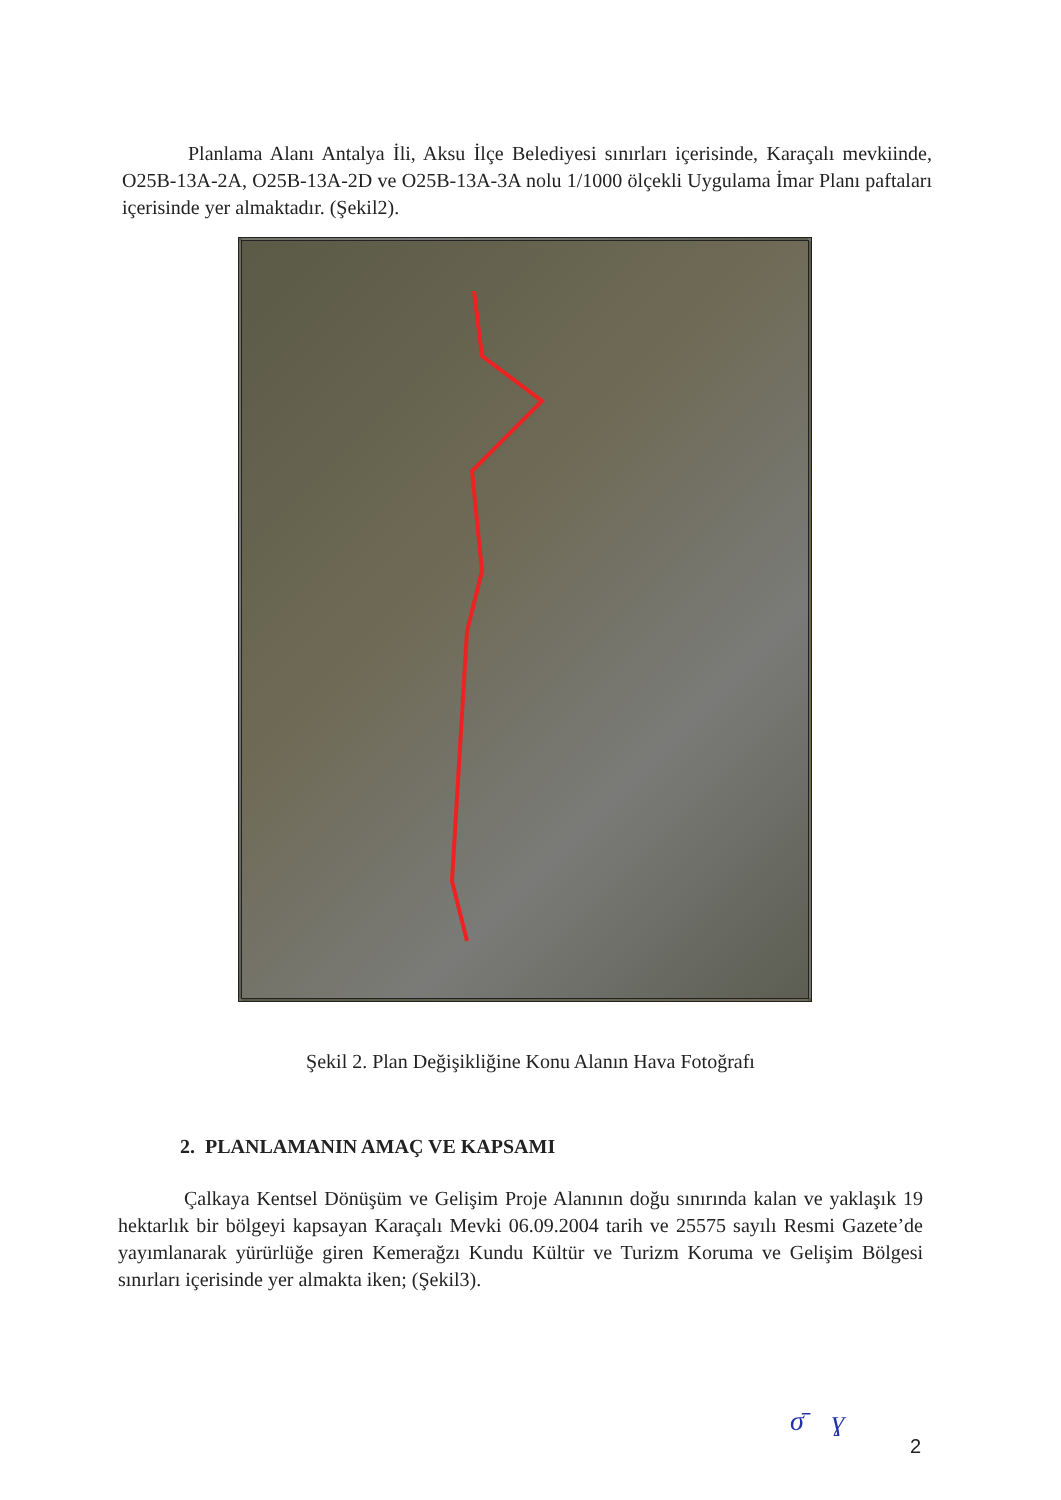Planlama Alanı Antalya İli, Aksu İlçe Belediyesi sınırları içerisinde, Karaçalı mevkiinde, O25B-13A-2A, O25B-13A-2D ve O25B-13A-3A nolu 1/1000 ölçekli Uygulama İmar Planı paftaları içerisinde yer almaktadır. (Şekil2).
Şekil 2. Plan Değişikliğine Konu Alanın Hava Fotoğrafı
2. PLANLAMANIN AMAÇ VE KAPSAMI
Çalkaya Kentsel Dönüşüm ve Gelişim Proje Alanının doğu sınırında kalan ve yaklaşık 19 hektarlık bir bölgeyi kapsayan Karaçalı Mevki 06.09.2004 tarih ve 25575 sayılı Resmi Gazete’de yayımlanarak yürürlüğe giren Kemerağzı Kundu Kültür ve Turizm Koruma ve Gelişim Bölgesi sınırları içerisinde yer almakta iken; (Şekil3).
σ̄ ɣ
2